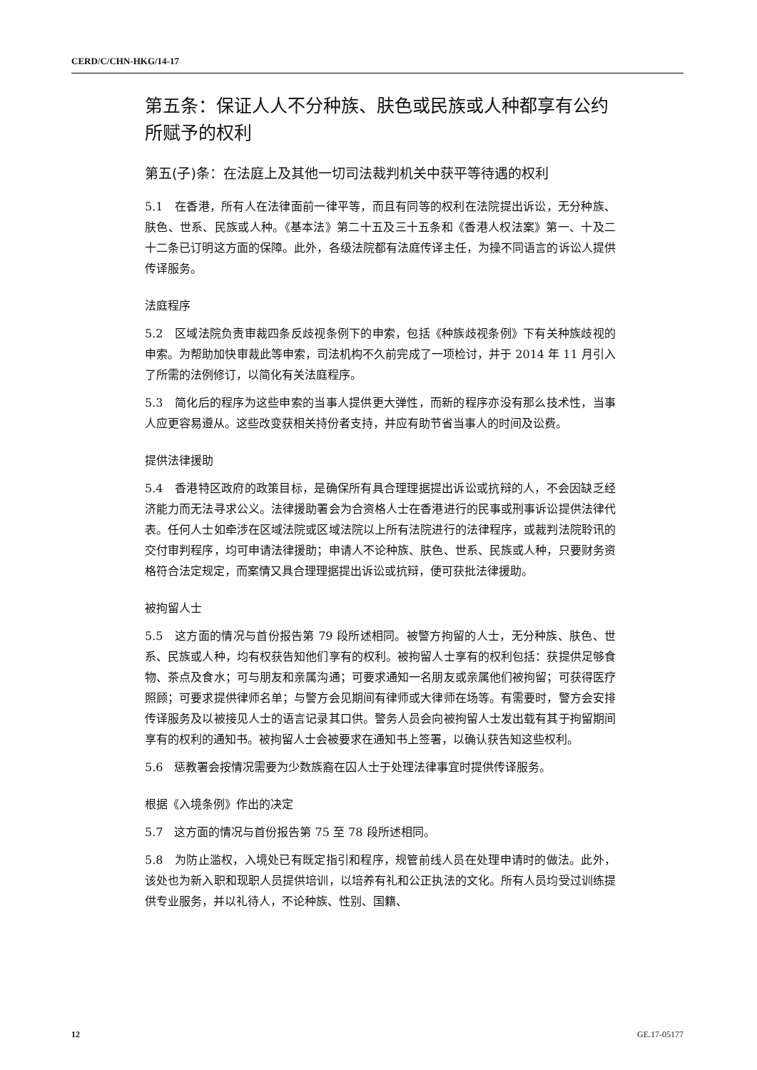CERD/C/CHN-HKG/14-17
第五条：保证人人不分种族、肤色或民族或人种都享有公约所赋予的权利
第五(子)条：在法庭上及其他一切司法裁判机关中获平等待遇的权利
5.1　在香港，所有人在法律面前一律平等，而且有同等的权利在法院提出诉讼，无分种族、肤色、世系、民族或人种。《基本法》第二十五及三十五条和《香港人权法案》第一、十及二十二条已订明这方面的保障。此外，各级法院都有法庭传译主任，为操不同语言的诉讼人提供传译服务。
法庭程序
5.2　区域法院负责审裁四条反歧视条例下的申索，包括《种族歧视条例》下有关种族歧视的申索。为帮助加快审裁此等申索，司法机构不久前完成了一项检讨，并于 2014 年 11 月引入了所需的法例修订，以简化有关法庭程序。
5.3　简化后的程序为这些申索的当事人提供更大弹性，而新的程序亦没有那么技术性，当事人应更容易遵从。这些改变获相关持份者支持，并应有助节省当事人的时间及讼费。
提供法律援助
5.4　香港特区政府的政策目标，是确保所有具合理理据提出诉讼或抗辩的人，不会因缺乏经济能力而无法寻求公义。法律援助署会为合资格人士在香港进行的民事或刑事诉讼提供法律代表。任何人士如牵涉在区域法院或区域法院以上所有法院进行的法律程序，或裁判法院聆讯的交付审判程序，均可申请法律援助；申请人不论种族、肤色、世系、民族或人种，只要财务资格符合法定规定，而案情又具合理理据提出诉讼或抗辩，便可获批法律援助。
被拘留人士
5.5　这方面的情况与首份报告第 79 段所述相同。被警方拘留的人士，无分种族、肤色、世系、民族或人种，均有权获告知他们享有的权利。被拘留人士享有的权利包括：获提供足够食物、茶点及食水；可与朋友和亲属沟通；可要求通知一名朋友或亲属他们被拘留；可获得医疗照顾；可要求提供律师名单；与警方会见期间有律师或大律师在场等。有需要时，警方会安排传译服务及以被接见人士的语言记录其口供。警务人员会向被拘留人士发出载有其于拘留期间享有的权利的通知书。被拘留人士会被要求在通知书上签署，以确认获告知这些权利。
5.6　惩教署会按情况需要为少数族裔在囚人士于处理法律事宜时提供传译服务。
根据《入境条例》作出的决定
5.7　这方面的情况与首份报告第 75 至 78 段所述相同。
5.8　为防止滥权，入境处已有既定指引和程序，规管前线人员在处理申请时的做法。此外，该处也为新入职和现职人员提供培训，以培养有礼和公正执法的文化。所有人员均受过训练提供专业服务，并以礼待人，不论种族、性别、国籍、
12 GE.17-05177